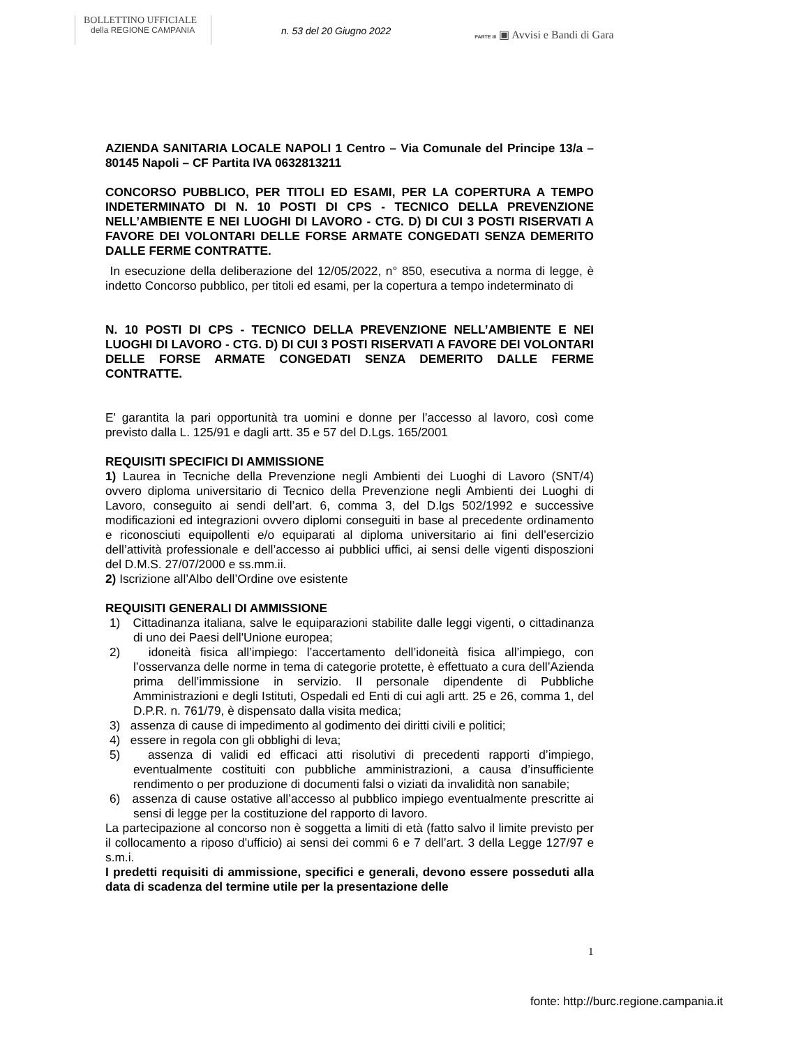BOLLETTINO UFFICIALE
della REGIONE CAMPANIA
n. 53 del 20 Giugno 2022
PARTE III ▣ Avvisi e Bandi di Gara
AZIENDA SANITARIA LOCALE NAPOLI 1 Centro – Via Comunale del Principe 13/a – 80145 Napoli – CF Partita IVA 0632813211
CONCORSO PUBBLICO, PER TITOLI ED ESAMI, PER LA COPERTURA A TEMPO INDETERMINATO DI N. 10 POSTI DI CPS - TECNICO DELLA PREVENZIONE NELL’AMBIENTE E NEI LUOGHI DI LAVORO - CTG. D) DI CUI 3 POSTI RISERVATI A FAVORE DEI VOLONTARI DELLE FORSE ARMATE CONGEDATI SENZA DEMERITO DALLE FERME CONTRATTE.
In esecuzione della deliberazione del 12/05/2022, n° 850, esecutiva a norma di legge, è indetto Concorso pubblico, per titoli ed esami, per la copertura a tempo indeterminato di
N. 10 POSTI DI CPS - TECNICO DELLA PREVENZIONE NELL’AMBIENTE E NEI LUOGHI DI LAVORO - CTG. D) DI CUI 3 POSTI RISERVATI A FAVORE DEI VOLONTARI DELLE FORSE ARMATE CONGEDATI SENZA DEMERITO DALLE FERME CONTRATTE.
E' garantita la pari opportunità tra uomini e donne per l’accesso al lavoro, così come previsto dalla L. 125/91 e dagli artt. 35 e 57 del D.Lgs. 165/2001
REQUISITI SPECIFICI DI AMMISSIONE
1) Laurea in Tecniche della Prevenzione negli Ambienti dei Luoghi di Lavoro (SNT/4) ovvero diploma universitario di Tecnico della Prevenzione negli Ambienti dei Luoghi di Lavoro, conseguito ai sendi dell’art. 6, comma 3, del D.lgs 502/1992 e successive modificazioni ed integrazioni ovvero diplomi conseguiti in base al precedente ordinamento e riconosciuti equipollenti e/o equiparati al diploma universitario ai fini dell’esercizio dell’attività professionale e dell’accesso ai pubblici uffici, ai sensi delle vigenti disposzioni del D.M.S. 27/07/2000 e ss.mm.ii.
2) Iscrizione all’Albo dell’Ordine ove esistente
REQUISITI GENERALI DI AMMISSIONE
1) Cittadinanza italiana, salve le equiparazioni stabilite dalle leggi vigenti, o cittadinanza di uno dei Paesi dell'Unione europea;
2) idoneità fisica all’impiego: l’accertamento dell’idoneità fisica all’impiego, con l’osservanza delle norme in tema di categorie protette, è effettuato a cura dell’Azienda prima dell’immissione in servizio. Il personale dipendente di Pubbliche Amministrazioni e degli Istituti, Ospedali ed Enti di cui agli artt. 25 e 26, comma 1, del D.P.R. n. 761/79, è dispensato dalla visita medica;
3) assenza di cause di impedimento al godimento dei diritti civili e politici;
4) essere in regola con gli obblighi di leva;
5) assenza di validi ed efficaci atti risolutivi di precedenti rapporti d’impiego, eventualmente costituiti con pubbliche amministrazioni, a causa d’insufficiente rendimento o per produzione di documenti falsi o viziati da invalidità non sanabile;
6) assenza di cause ostative all’accesso al pubblico impiego eventualmente prescritte ai sensi di legge per la costituzione del rapporto di lavoro.
La partecipazione al concorso non è soggetta a limiti di età (fatto salvo il limite previsto per il collocamento a riposo d'ufficio) ai sensi dei commi 6 e 7 dell’art. 3 della Legge 127/97 e s.m.i.
I predetti requisiti di ammissione, specifici e generali, devono essere posseduti alla data di scadenza del termine utile per la presentazione delle
1
fonte: http://burc.regione.campania.it